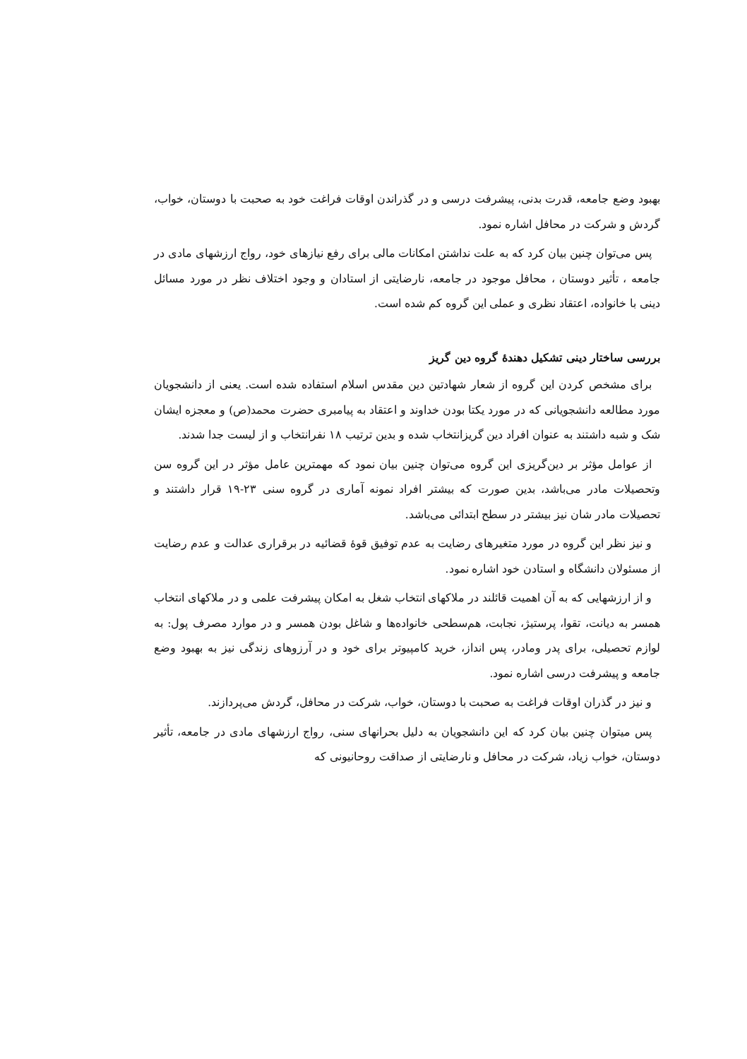بهبود وضع جامعه، قدرت بدنی، پیشرفت درسی و در گذراندن اوقات فراغت خود به صحبت با دوستان، خواب، گردش و شرکت در محافل اشاره نمود.
پس می‌توان چنین بیان کرد که به علت نداشتن امکانات مالی برای رفع نیازهای خود، رواج ارزشهای مادی در جامعه ، تأثیر دوستان ، محافل موجود در جامعه، نارضایتی از استادان و وجود اختلاف نظر در مورد مسائل دینی با خانواده، اعتقاد نظری و عملی این گروه کم شده است.
بررسی ساختار دینی تشکیل دهندهٔ گروه دین گریز
برای مشخص کردن این گروه از شعار شهادتین دین مقدس اسلام استفاده شده است. یعنی از دانشجویان مورد مطالعه دانشجویانی که در مورد یکتا بودن خداوند و اعتقاد به پیامبری حضرت محمد(ص) و معجزه ایشان شک و شبه داشتند به عنوان افراد دین گریزانتخاب شده و بدین ترتیب ۱۸ نفرانتخاب و از لیست جدا شدند.
از عوامل مؤثر بر دین‌گریزی این گروه می‌توان چنین بیان نمود که مهمترین عامل مؤثر در این گروه سن وتحصیلات مادر می‌باشد، بدین صورت که بیشتر افراد نمونه آماری در گروه سنی ۲۳-۱۹ قرار داشتند و تحصیلات مادر شان نیز بیشتر در سطح ابتدائی می‌باشد.
و نیز نظر این گروه در مورد متغیرهای رضایت به عدم توفیق قوهٔ قضائیه در برقراری عدالت و عدم رضایت از مسئولان دانشگاه و استادن خود اشاره نمود.
و از ارزشهایی که به آن اهمیت قائلند در ملاکهای انتخاب شغل به امکان پیشرفت علمی و در ملاکهای انتخاب همسر به دیانت، تقوا، پرستیژ، نجابت، هم‌سطحی خانواده‌ها و شاغل بودن همسر و در موارد مصرف پول: به لوازم تحصیلی، برای پدر ومادر، پس انداز، خرید کامپیوتر برای خود و در آرزوهای زندگی نیز به بهبود وضع جامعه و پیشرفت درسی اشاره نمود.
و نیز در گذران اوقات فراغت به صحبت با دوستان، خواب، شرکت در محافل، گردش می‌پردازند.
پس میتوان چنین بیان کرد که این دانشجویان به دلیل بحرانهای سنی، رواج ارزشهای مادی در جامعه، تأثیر دوستان، خواب زیاد، شرکت در محافل و نارضایتی از صداقت روحانیونی که